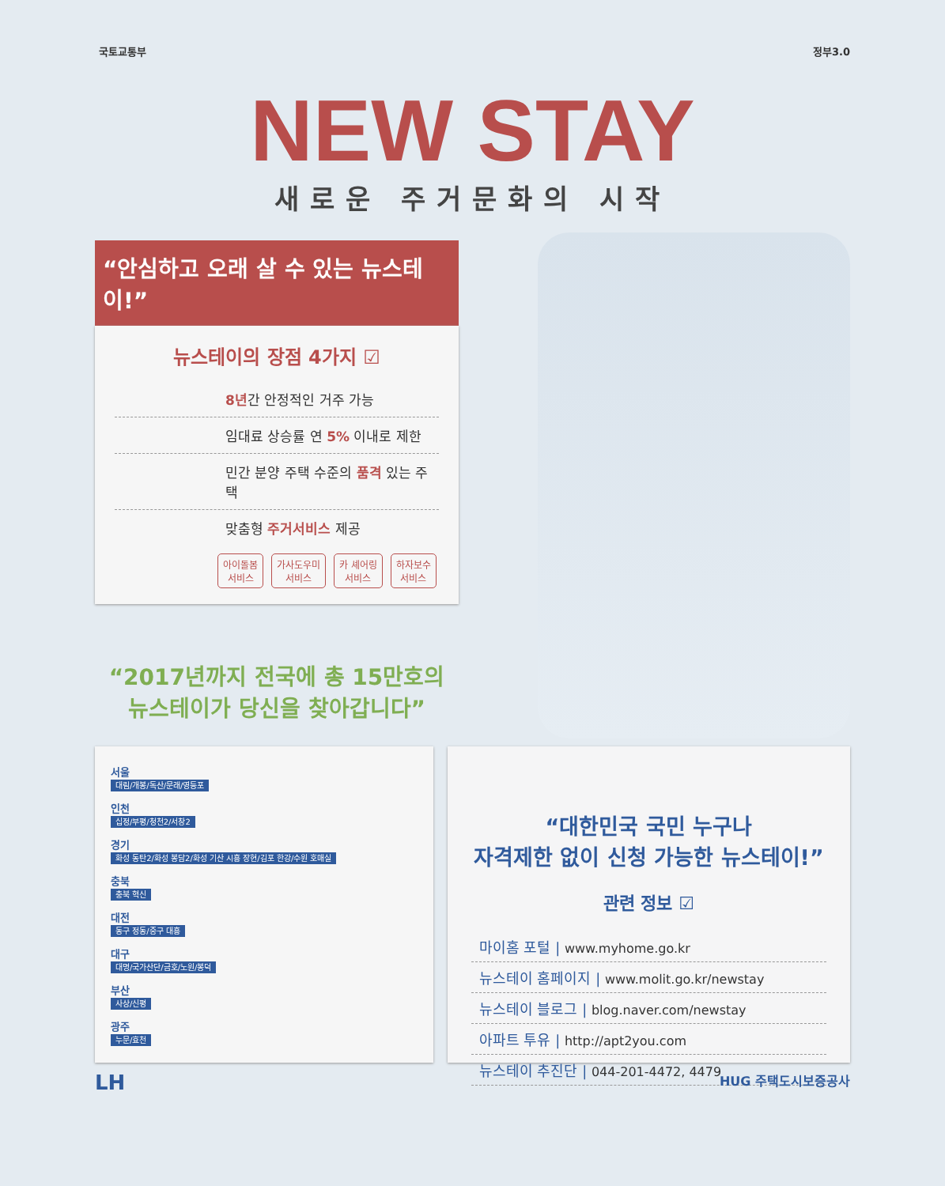국토교통부 정부3.0
NEW STAY
새로운 주거문화의 시작
“안심하고 오래 살 수 있는 뉴스테이!”
뉴스테이의 장점 4가지 ☑
8년간 안정적인 거주 가능
임대료 상승률 연 5% 이내로 제한
민간 분양 주택 수준의 품격 있는 주택
맞춤형 주거서비스 제공
아이돌봄
서비스 가사도우미
서비스 카 셰어링
서비스 하자보수
서비스
“2017년까지 전국에 총 15만호의
뉴스테이가 당신을 찾아갑니다”
서울
대림/개봉/독산/문래/영등포
인천
십정/부평/청천2/서창2
경기
화성 동탄2/화성 봉담2/화성 기산 시흥 장현/김포 한강/수원 호매실
충북
충북 혁신
대전
동구 정동/중구 대흥
대구
대명/국가산단/금호/노원/봉덕
부산
사상/신평
광주
누문/효천
“대한민국 국민 누구나
자격제한 없이 신청 가능한 뉴스테이!”
관련 정보 ☑
마이홈 포털 | www.myhome.go.kr
뉴스테이 홈페이지 | www.molit.go.kr/newstay
뉴스테이 블로그 | blog.naver.com/newstay
아파트 투유 | http://apt2you.com
뉴스테이 추진단 | 044-201-4472, 4479
LH HUG 주택도시보증공사